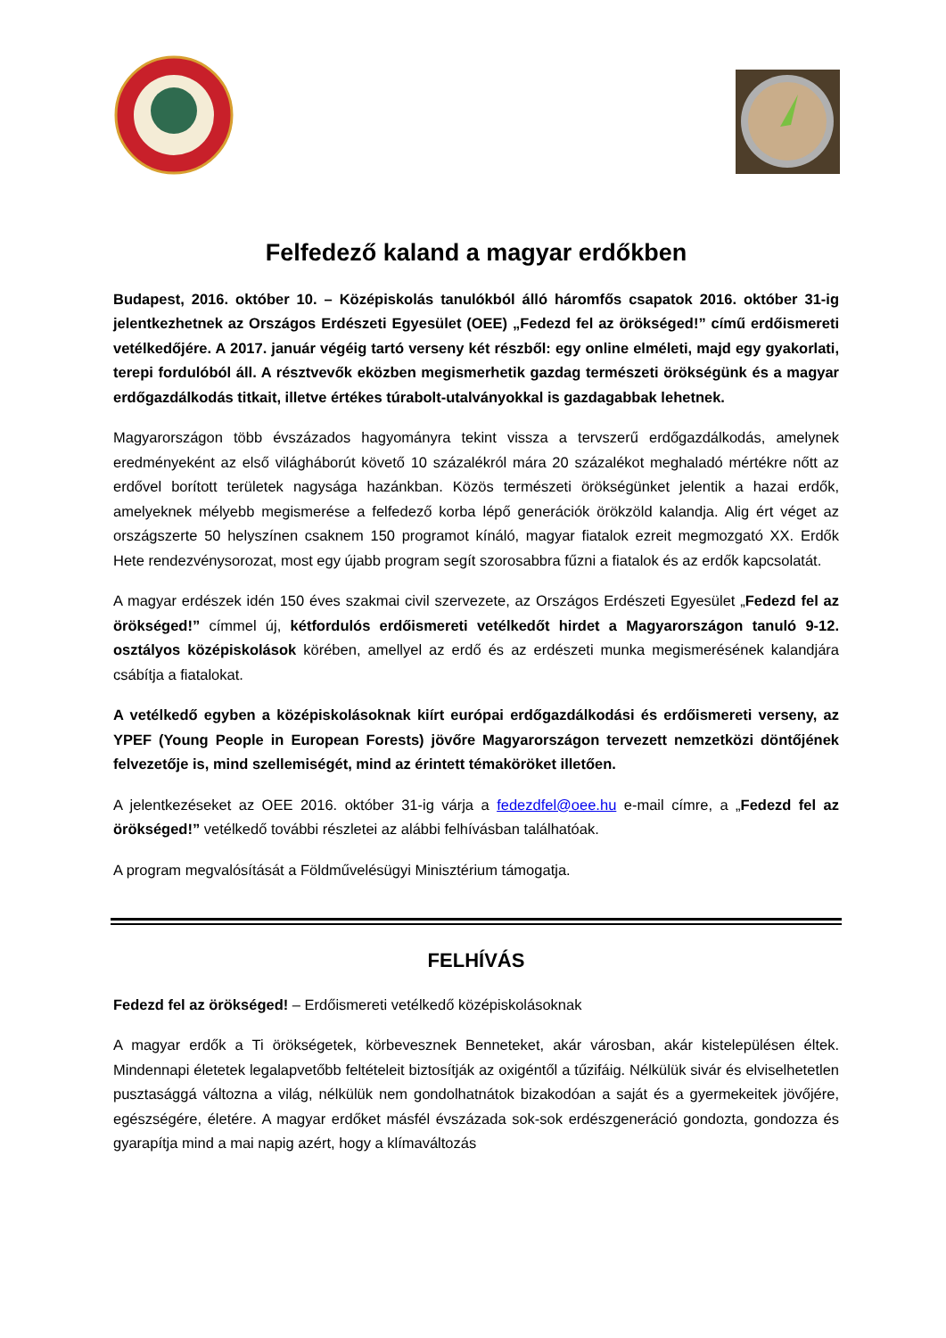Felfedező kaland a magyar erdőkben
Budapest, 2016. október 10. – Középiskolás tanulókból álló háromfős csapatok 2016. október 31-ig jelentkezhetnek az Országos Erdészeti Egyesület (OEE) „Fedezd fel az örökséged!” című erdőismereti vetélkedőjére. A 2017. január végéig tartó verseny két részből: egy online elméleti, majd egy gyakorlati, terepi fordulóból áll. A résztvevők eközben megismerhetik gazdag természeti örökségünk és a magyar erdőgazdálkodás titkait, illetve értékes túrabolt-utalványokkal is gazdagabbak lehetnek.
Magyarországon több évszázados hagyományra tekint vissza a tervszerű erdőgazdálkodás, amelynek eredményeként az első világháborút követő 10 százalékról mára 20 százalékot meghaladó mértékre nőtt az erdővel borított területek nagysága hazánkban. Közös természeti örökségünket jelentik a hazai erdők, amelyeknek mélyebb megismerése a felfedező korba lépő generációk örökzöld kalandja. Alig ért véget az országszerte 50 helyszínen csaknem 150 programot kínáló, magyar fiatalok ezreit megmozgató XX. Erdők Hete rendezvénysorozat, most egy újabb program segít szorosabbra fűzni a fiatalok és az erdők kapcsolatát.
A magyar erdészek idén 150 éves szakmai civil szervezete, az Országos Erdészeti Egyesület „Fedezd fel az örökséged!” címmel új, kétfordulós erdőismereti vetélkedőt hirdet a Magyarországon tanuló 9-12. osztályos középiskolások körében, amellyel az erdő és az erdészeti munka megismerésének kalandjára csábítja a fiatalokat.
A vetélkedő egyben a középiskolásoknak kiírt európai erdőgazdálkodási és erdőismereti verseny, az YPEF (Young People in European Forests) jövőre Magyarországon tervezett nemzetközi döntőjének felvezetője is, mind szellemiségét, mind az érintett témaköröket illetően.
A jelentkezéseket az OEE 2016. október 31-ig várja a fedezdfel@oee.hu e-mail címre, a „Fedezd fel az örökséged!” vetélkedő további részletei az alábbi felhívásban találhatóak.
A program megvalósítását a Földművelésügyi Minisztérium támogatja.
FELHÍVÁS
Fedezd fel az örökséged! – Erdőismereti vetélkedő középiskolásoknak
A magyar erdők a Ti örökségetek, körbevesznek Benneteket, akár városban, akár kistelepülésen éltek. Mindennapi életetek legalapvetőbb feltételeit biztosítják az oxigéntől a tűzifáig. Nélkülük sivár és elviselhetetlen pusztasággá változna a világ, nélkülük nem gondolhatnátok bizakodóan a saját és a gyermekeitek jövőjére, egészségére, életére. A magyar erdőket másfél évszázada sok-sok erdészgeneráció gondozta, gondozza és gyarapítja mind a mai napig azért, hogy a klímaváltozás